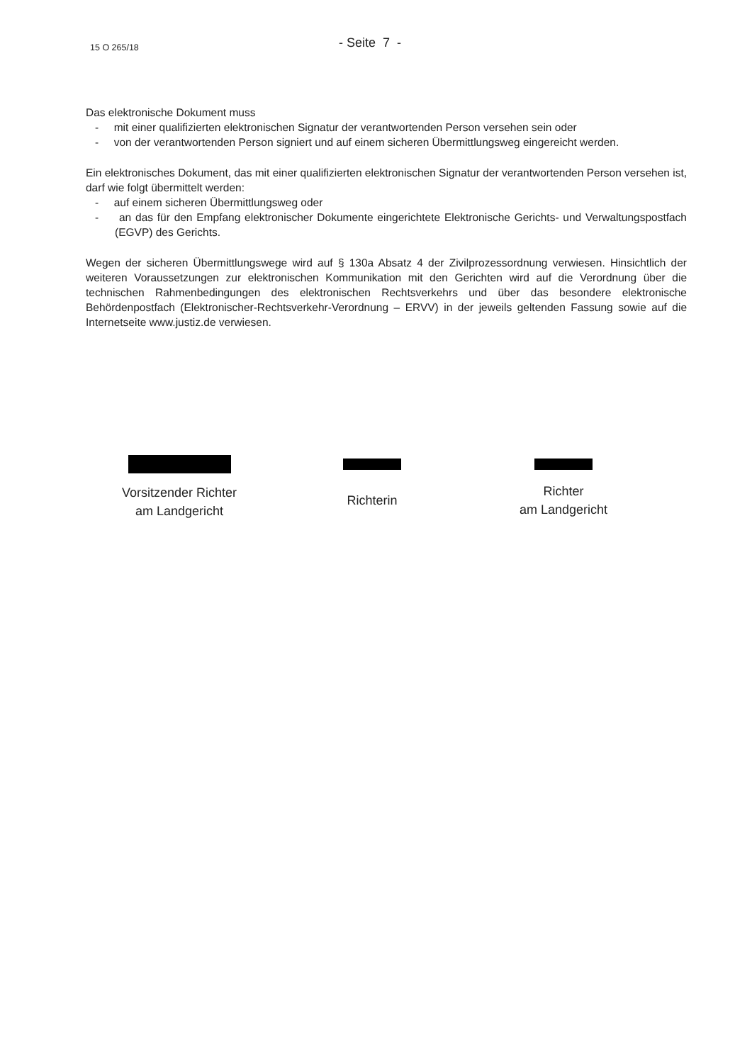15 O 265/18 - Seite 7 -
Das elektronische Dokument muss
- mit einer qualifizierten elektronischen Signatur der verantwortenden Person versehen sein oder
- von der verantwortenden Person signiert und auf einem sicheren Übermittlungsweg eingereicht werden.
Ein elektronisches Dokument, das mit einer qualifizierten elektronischen Signatur der verantwortenden Person versehen ist, darf wie folgt übermittelt werden:
- auf einem sicheren Übermittlungsweg oder
- an das für den Empfang elektronischer Dokumente eingerichtete Elektronische Gerichts- und Verwaltungspostfach (EGVP) des Gerichts.
Wegen der sicheren Übermittlungswege wird auf § 130a Absatz 4 der Zivilprozessordnung verwiesen. Hinsichtlich der weiteren Voraussetzungen zur elektronischen Kommunikation mit den Gerichten wird auf die Verordnung über die technischen Rahmenbedingungen des elektronischen Rechtsverkehrs und über das besondere elektronische Behördenpostfach (Elektronischer-Rechtsverkehr-Verordnung – ERVV) in der jeweils geltenden Fassung sowie auf die Internetseite www.justiz.de verwiesen.
Vorsitzender Richter
am Landgericht
Richterin
Richter
am Landgericht